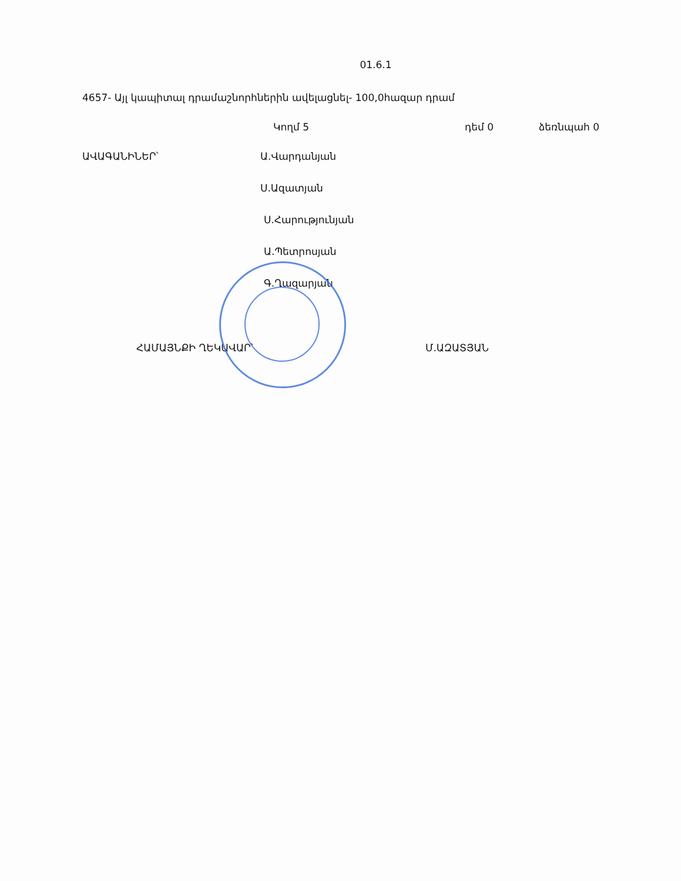01.6.1
4657- Այլ կապիտալ դրամաշնորհներին ավելացնել- 100,0հազար դրամ
Կողմ 5 դեմ 0 ձեռնպահ 0
ԱՎԱԳԱՆԻՆԵՐ՝ Ա.Վարդանյան
Ս.Ազատյան
Ս.Հարությունյան
Ա.Պետրոսյան
Գ.Ղազարյան
ՀԱՄԱՅՆՔԻ ՂԵԿԱՎԱՐ՝ Մ.ԱԶԱՏՅԱՆ